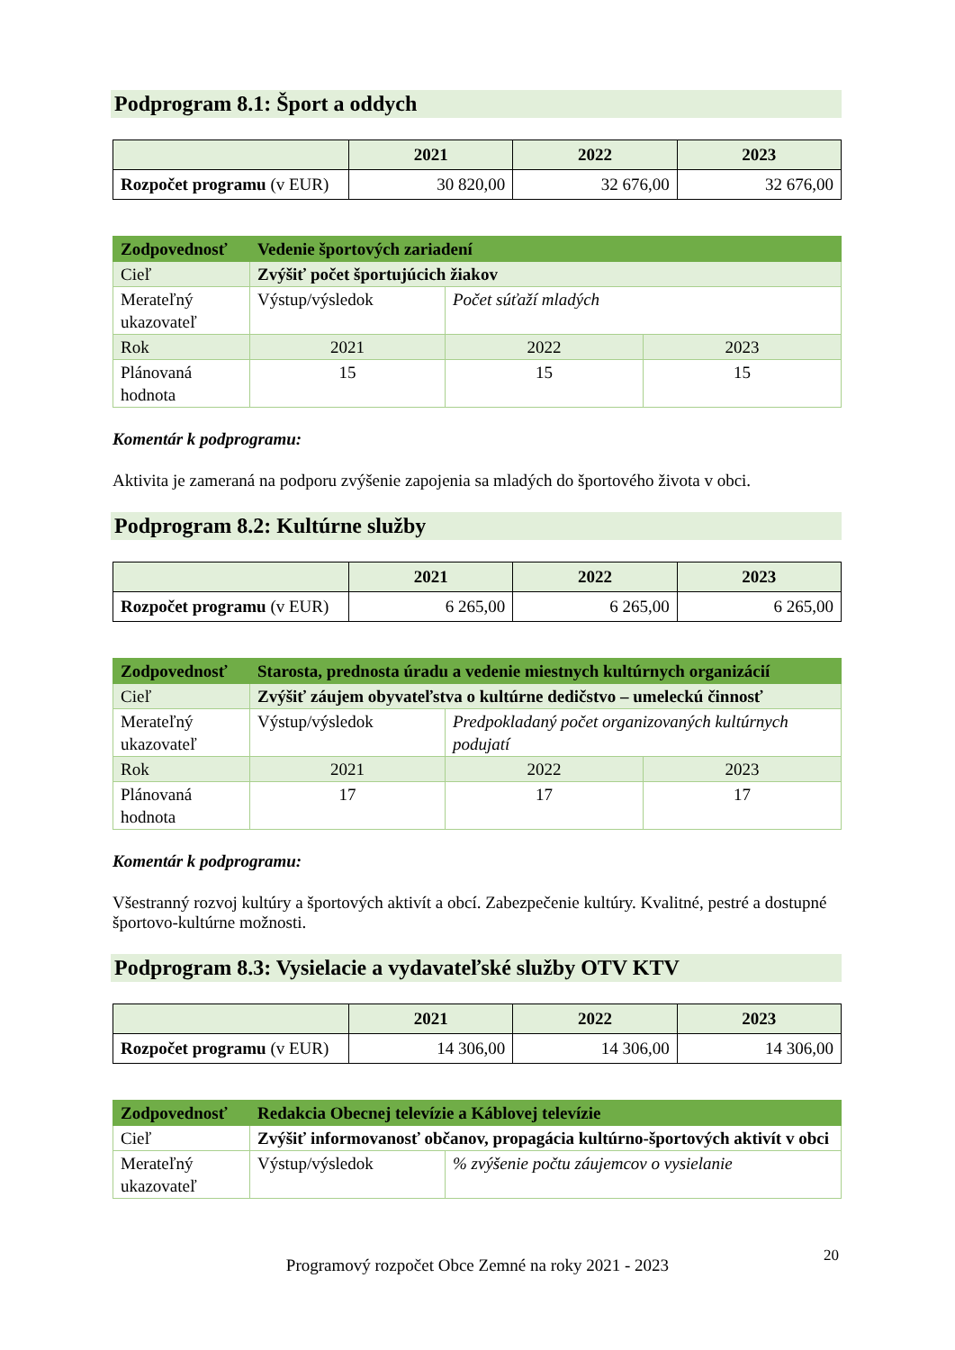Podprogram 8.1: Šport a oddych
| | 2021 | 2022 | 2023 |
| --- | --- | --- | --- |
| Rozpočet programu (v EUR) | 30 820,00 | 32 676,00 | 32 676,00 |
| Zodpovednosť | Vedenie športových zariadení | | |
| Cieľ | Zvýšiť počet športujúcich žiakov | | |
| Merateľný ukazovateľ | Výstup/výsledok | Počet súťaží mladých | |
| Rok | 2021 | 2022 | 2023 |
| Plánovaná hodnota | 15 | 15 | 15 |
Komentár k podprogramu:
Aktivita je zameraná na podporu zvýšenie zapojenia sa mladých do športového života v obci.
Podprogram 8.2: Kultúrne služby
| | 2021 | 2022 | 2023 |
| --- | --- | --- | --- |
| Rozpočet programu (v EUR) | 6 265,00 | 6 265,00 | 6 265,00 |
| Zodpovednosť | Starosta, prednosta úradu a vedenie miestnych kultúrnych organizácií | | |
| Cieľ | Zvýšiť záujem obyvateľstva o kultúrne dedičstvo – umeleckú činnosť | | |
| Merateľný ukazovateľ | Výstup/výsledok | Predpokladaný počet organizovaných kultúrnych podujatí | |
| Rok | 2021 | 2022 | 2023 |
| Plánovaná hodnota | 17 | 17 | 17 |
Komentár k podprogramu:
Všestranný rozvoj kultúry a športových aktivít a obcí. Zabezpečenie kultúry. Kvalitné, pestré a dostupné športovo-kultúrne možnosti.
Podprogram 8.3: Vysielacie a vydavateľské služby OTV KTV
| | 2021 | 2022 | 2023 |
| --- | --- | --- | --- |
| Rozpočet programu (v EUR) | 14 306,00 | 14 306,00 | 14 306,00 |
| Zodpovednosť | Redakcia Obecnej televízie a Káblovej televízie | |
| Cieľ | Zvýšiť informovanosť občanov, propagácia kultúrno-športových aktivít v obci | |
| Merateľný ukazovateľ | Výstup/výsledok | % zvýšenie počtu záujemcov o vysielanie |
20
Programový rozpočet Obce Zemné na roky 2021 - 2023